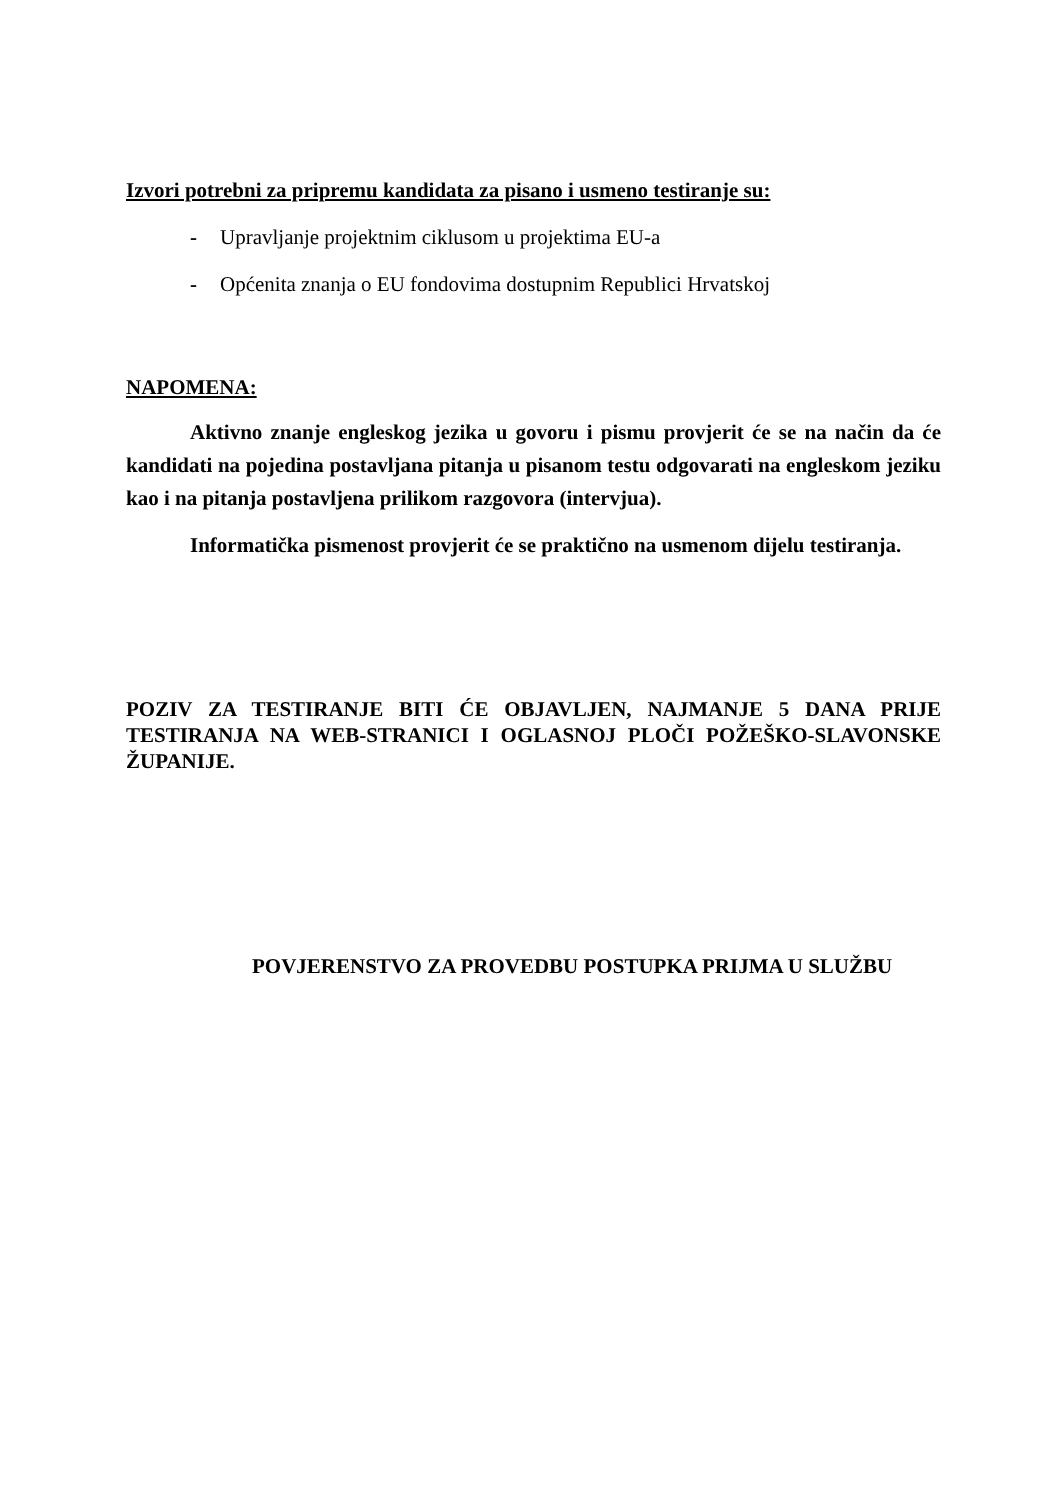Izvori potrebni za pripremu kandidata za pisano i usmeno testiranje su:
- Upravljanje projektnim ciklusom u projektima EU-a
- Općenita znanja o EU fondovima dostupnim Republici Hrvatskoj
NAPOMENA:
Aktivno znanje engleskog jezika u govoru i pismu provjerit će se na način da će kandidati na pojedina postavljana pitanja u pisanom testu odgovarati na engleskom jeziku kao i na pitanja postavljena prilikom razgovora (intervjua).
Informatička pismenost provjerit će se praktično na usmenom dijelu testiranja.
POZIV ZA TESTIRANJE BITI ĆE OBJAVLJEN, NAJMANJE 5 DANA PRIJE TESTIRANJA NA WEB-STRANICI I OGLASNOJ PLOČI POŽEŠKO-SLAVONSKE ŽUPANIJE.
POVJERENSTVO ZA PROVEDBU POSTUPKA PRIJMA U SLUŽBU